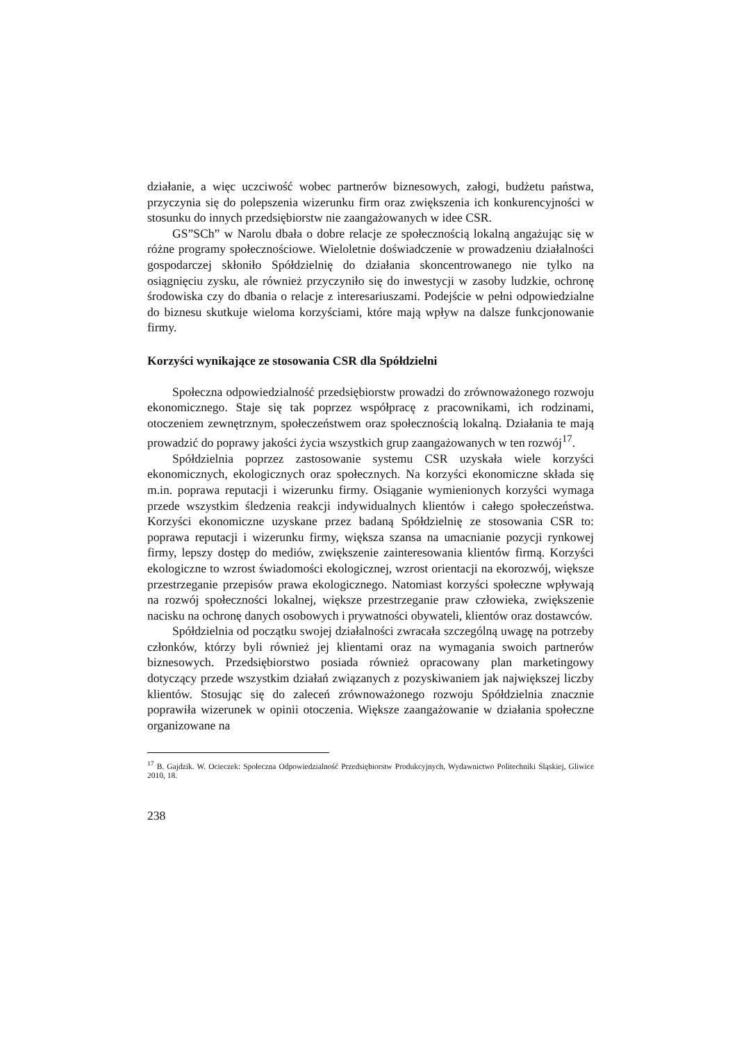działanie, a więc uczciwość wobec partnerów biznesowych, załogi, budżetu państwa, przyczynia się do polepszenia wizerunku firm oraz zwiększenia ich konkurencyjności w stosunku do innych przedsiębiorstw nie zaangażowanych w idee CSR.
GS”SCh” w Narolu dbała o dobre relacje ze społecznością lokalną angażując się w różne programy społecznościowe. Wieloletnie doświadczenie w prowadzeniu działalności gospodarczej skłoniło Spółdzielnię do działania skoncentrowanego nie tylko na osiągnięciu zysku, ale również przyczyniło się do inwestycji w zasoby ludzkie, ochronę środowiska czy do dbania o relacje z interesariuszami. Podejście w pełni odpowiedzialne do biznesu skutkuje wieloma korzyściami, które mają wpływ na dalsze funkcjonowanie firmy.
Korzyści wynikające ze stosowania CSR dla Spółdzielni
Społeczna odpowiedzialność przedsiębiorstw prowadzi do zrównoważonego rozwoju ekonomicznego. Staje się tak poprzez współpracę z pracownikami, ich rodzinami, otoczeniem zewnętrznym, społeczeństwem oraz społecznością lokalną. Działania te mają prowadzić do poprawy jakości życia wszystkich grup zaangażowanych w ten rozwój<sup>17</sup>.
Spółdzielnia poprzez zastosowanie systemu CSR uzyskała wiele korzyści ekonomicznych, ekologicznych oraz społecznych. Na korzyści ekonomiczne składa się m.in. poprawa reputacji i wizerunku firmy. Osiąganie wymienionych korzyści wymaga przede wszystkim śledzenia reakcji indywidualnych klientów i całego społeczeństwa. Korzyści ekonomiczne uzyskane przez badaną Spółdzielnię ze stosowania CSR to: poprawa reputacji i wizerunku firmy, większa szansa na umacnianie pozycji rynkowej firmy, lepszy dostęp do mediów, zwiększenie zainteresowania klientów firmą. Korzyści ekologiczne to wzrost świadomości ekologicznej, wzrost orientacji na ekorozwój, większe przestrzeganie przepisów prawa ekologicznego. Natomiast korzyści społeczne wpływają na rozwój społeczności lokalnej, większe przestrzeganie praw człowieka, zwiększenie nacisku na ochronę danych osobowych i prywatności obywateli, klientów oraz dostawców.
Spółdzielnia od początku swojej działalności zwracała szczególną uwagę na potrzeby członków, którzy byli również jej klientami oraz na wymagania swoich partnerów biznesowych. Przedsiębiorstwo posiada również opracowany plan marketingowy dotyczący przede wszystkim działań związanych z pozyskiwaniem jak największej liczby klientów. Stosując się do zaleceń zrównoważonego rozwoju Spółdzielnia znacznie poprawiła wizerunek w opinii otoczenia. Większe zaangażowanie w działania społeczne organizowane na
<sup>17</sup> B. Gajdzik. W. Ocieczek: Społeczna Odpowiedzialność Przedsiębiorstw Produkcyjnych, Wydawnictwo Politechniki Śląskiej, Gliwice 2010, 18.
238